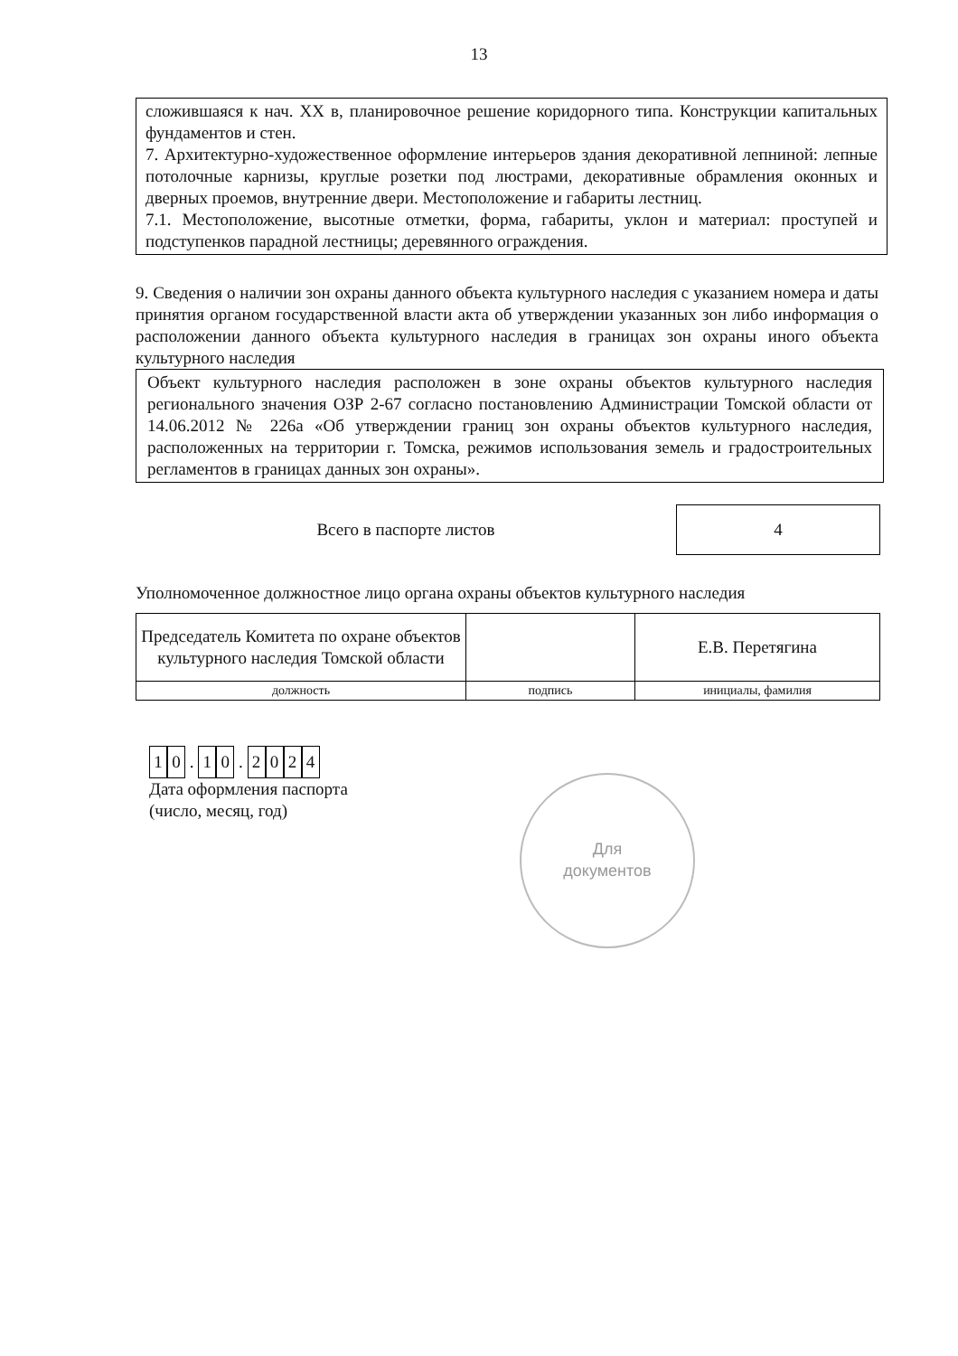13
сложившаяся к нач. XX в, планировочное решение коридорного типа. Конструкции капитальных фундаментов и стен.
7. Архитектурно-художественное оформление интерьеров здания декоративной лепниной: лепные потолочные карнизы, круглые розетки под люстрами, декоративные обрамления оконных и дверных проемов, внутренние двери. Местоположение и габариты лестниц.
7.1. Местоположение, высотные отметки, форма, габариты, уклон и материал: проступей и подступенков парадной лестницы; деревянного ограждения.
9. Сведения о наличии зон охраны данного объекта культурного наследия с указанием номера и даты принятия органом государственной власти акта об утверждении указанных зон либо информация о расположении данного объекта культурного наследия в границах зон охраны иного объекта культурного наследия
Объект культурного наследия расположен в зоне охраны объектов культурного наследия регионального значения ОЗР 2-67 согласно постановлению Администрации Томской области от 14.06.2012 № 226а «Об утверждении границ зон охраны объектов культурного наследия, расположенных на территории г. Томска, режимов использования земель и градостроительных регламентов в границах данных зон охраны».
Всего в паспорте листов
4
Уполномоченное должностное лицо органа охраны объектов культурного наследия
| Председатель Комитета по охране объектов культурного наследия Томской области | | Е.В. Перетягина |
| должность | подпись | инициалы, фамилия |
1 0 . 1 0 . 2024
Дата оформления паспорта
(число, месяц, год)
Для
документов